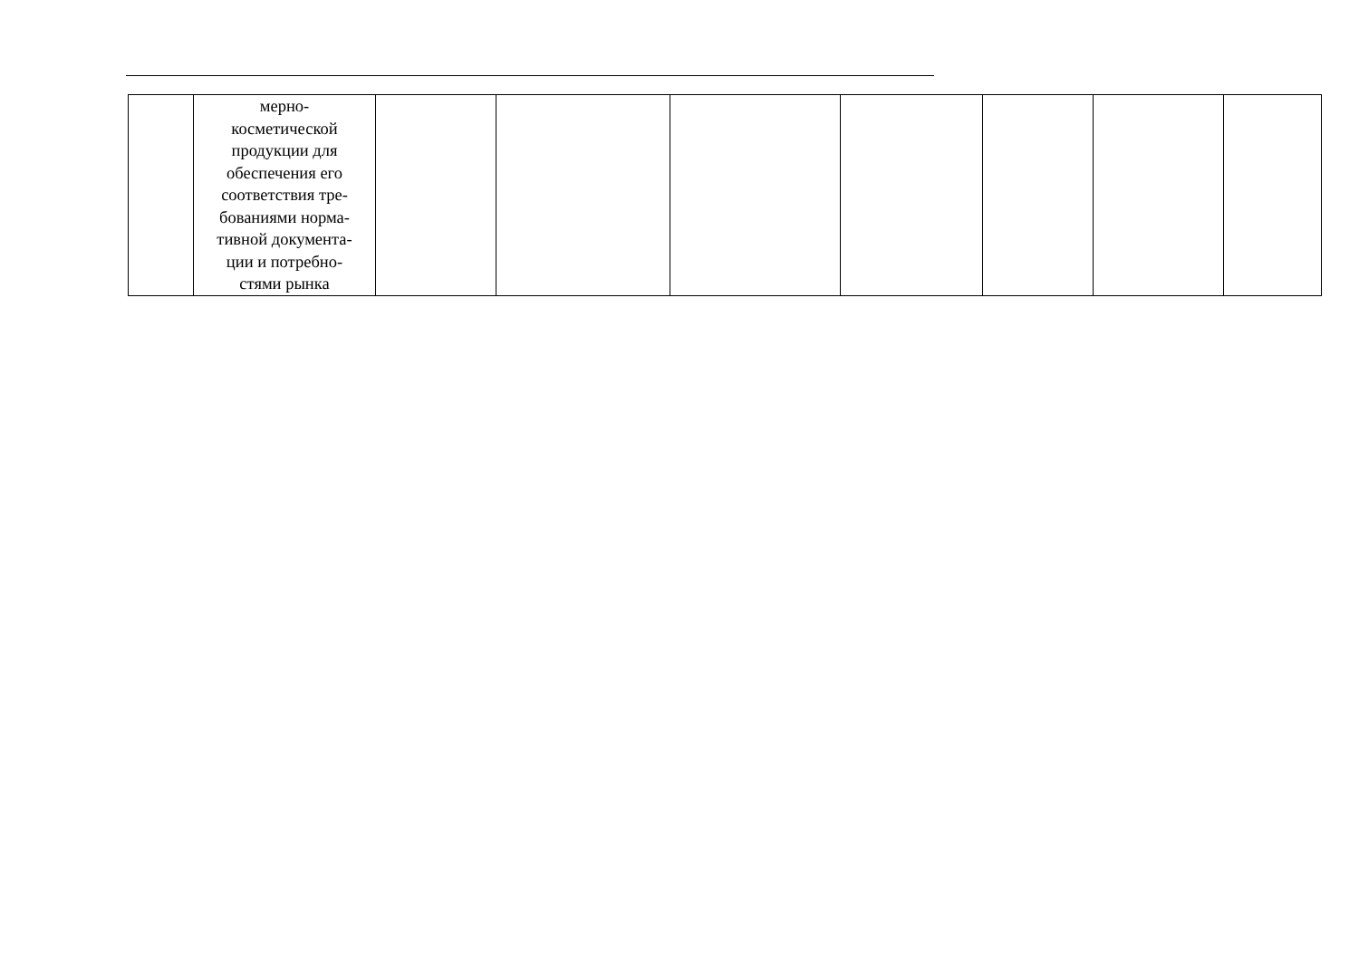| | мерно- косметической продукции для обеспечения его соответствия тре- бованиями норма- тивной документа- ции и потребно- стями рынка | | | | | | | |